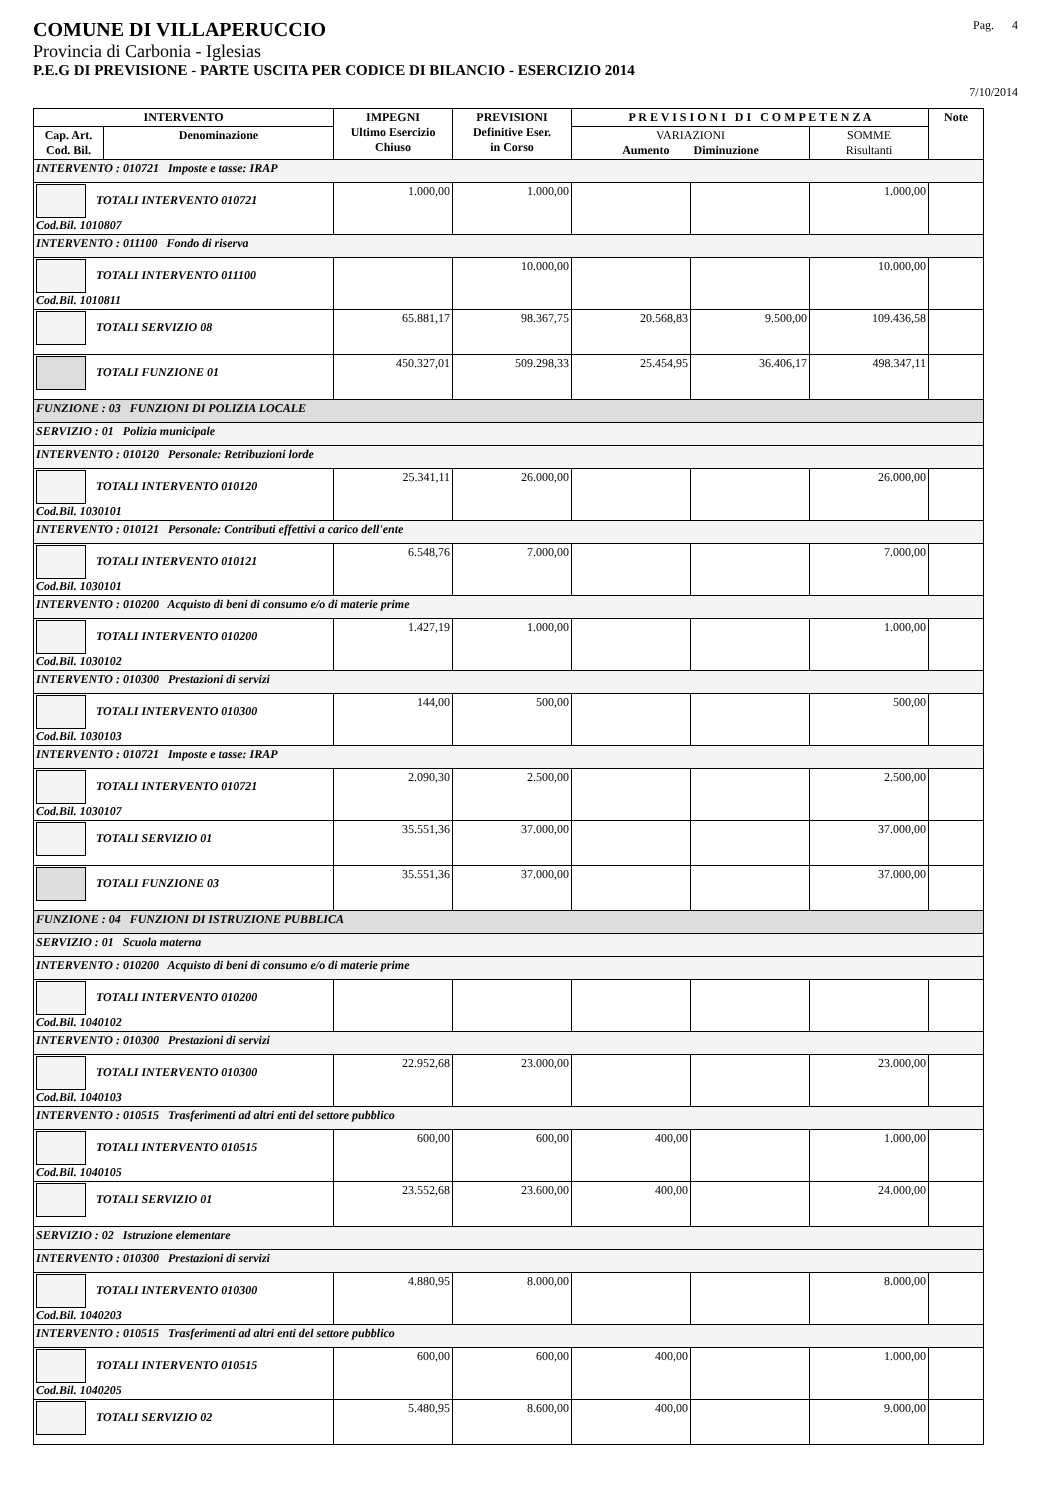COMUNE DI VILLAPERUCCIO Pag. 4
Provincia di Carbonia - Iglesias
P.E.G DI PREVISIONE - PARTE USCITA PER CODICE DI BILANCIO - ESERCIZIO 2014
7/10/2014
| INTERVENTO | | IMPEGNI Ultimo Esercizio Chiuso | PREVISIONI Definitive Eser. in Corso | P R E V I S I O N I D I C O M P E T E N Z A | | | Note |
| --- | --- | --- | --- | --- | --- | --- | --- |
| Cap. Art. Cod. Bil. | Denominazione | | | VARIAZIONI Aumento Diminuzione | | SOMME Risultanti | |
| INTERVENTO : 010721 Imposte e tasse: IRAP | | | | | | | |
| TOTALI INTERVENTO 010721 Cod.Bil. 1010807 | | 1.000,00 | 1.000,00 | | | 1.000,00 | |
| INTERVENTO : 011100 Fondo di riserva | | | | | | | |
| TOTALI INTERVENTO 011100 Cod.Bil. 1010811 | | | 10.000,00 | | | 10.000,00 | |
| TOTALI SERVIZIO 08 | | 65.881,17 | 98.367,75 | 20.568,83 | 9.500,00 | 109.436,58 | |
| TOTALI FUNZIONE 01 | | 450.327,01 | 509.298,33 | 25.454,95 | 36.406,17 | 498.347,11 | |
| FUNZIONE : 03 FUNZIONI DI POLIZIA LOCALE | | | | | | | |
| SERVIZIO : 01 Polizia municipale | | | | | | | |
| INTERVENTO : 010120 Personale: Retribuzioni lorde | | | | | | | |
| TOTALI INTERVENTO 010120 Cod.Bil. 1030101 | | 25.341,11 | 26.000,00 | | | 26.000,00 | |
| INTERVENTO : 010121 Personale: Contributi effettivi a carico dell'ente | | | | | | | |
| TOTALI INTERVENTO 010121 Cod.Bil. 1030101 | | 6.548,76 | 7.000,00 | | | 7.000,00 | |
| INTERVENTO : 010200 Acquisto di beni di consumo e/o di materie prime | | | | | | | |
| TOTALI INTERVENTO 010200 Cod.Bil. 1030102 | | 1.427,19 | 1.000,00 | | | 1.000,00 | |
| INTERVENTO : 010300 Prestazioni di servizi | | | | | | | |
| TOTALI INTERVENTO 010300 Cod.Bil. 1030103 | | 144,00 | 500,00 | | | 500,00 | |
| INTERVENTO : 010721 Imposte e tasse: IRAP | | | | | | | |
| TOTALI INTERVENTO 010721 Cod.Bil. 1030107 | | 2.090,30 | 2.500,00 | | | 2.500,00 | |
| TOTALI SERVIZIO 01 | | 35.551,36 | 37.000,00 | | | 37.000,00 | |
| TOTALI FUNZIONE 03 | | 35.551,36 | 37.000,00 | | | 37.000,00 | |
| FUNZIONE : 04 FUNZIONI DI ISTRUZIONE PUBBLICA | | | | | | | |
| SERVIZIO : 01 Scuola materna | | | | | | | |
| INTERVENTO : 010200 Acquisto di beni di consumo e/o di materie prime | | | | | | | |
| TOTALI INTERVENTO 010200 Cod.Bil. 1040102 | | | | | | | |
| INTERVENTO : 010300 Prestazioni di servizi | | | | | | | |
| TOTALI INTERVENTO 010300 Cod.Bil. 1040103 | | 22.952,68 | 23.000,00 | | | 23.000,00 | |
| INTERVENTO : 010515 Trasferimenti ad altri enti del settore pubblico | | | | | | | |
| TOTALI INTERVENTO 010515 Cod.Bil. 1040105 | | 600,00 | 600,00 | 400,00 | | 1.000,00 | |
| TOTALI SERVIZIO 01 | | 23.552,68 | 23.600,00 | 400,00 | | 24.000,00 | |
| SERVIZIO : 02 Istruzione elementare | | | | | | | |
| INTERVENTO : 010300 Prestazioni di servizi | | | | | | | |
| TOTALI INTERVENTO 010300 Cod.Bil. 1040203 | | 4.880,95 | 8.000,00 | | | 8.000,00 | |
| INTERVENTO : 010515 Trasferimenti ad altri enti del settore pubblico | | | | | | | |
| TOTALI INTERVENTO 010515 Cod.Bil. 1040205 | | 600,00 | 600,00 | 400,00 | | 1.000,00 | |
| TOTALI SERVIZIO 02 | | 5.480,95 | 8.600,00 | 400,00 | | 9.000,00 | |